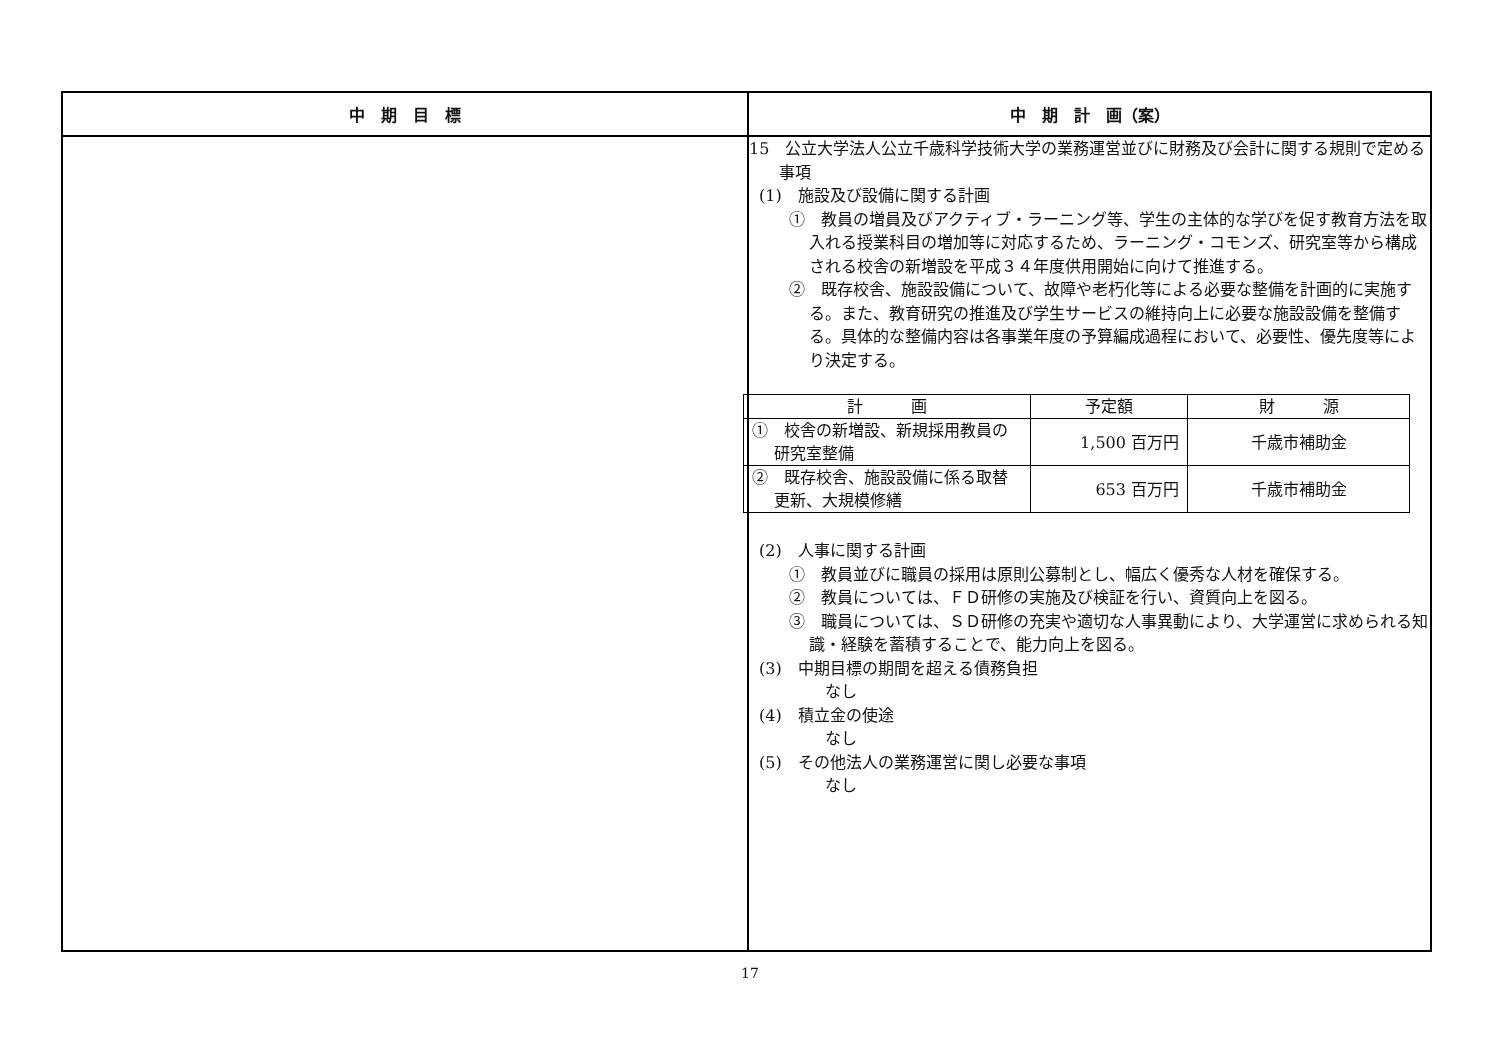| 中 期 目 標 | 中 期 計 画（案） |
| --- | --- |
| | 15 公立大学法人公立千歳科学技術大学の業務運営並びに財務及び会計に関する規則で定める事項 (1) 施設及び設備に関する計画 ① 教員の増員及びアクティブ・ラーニング等、学生の主体的な学びを促す教育方法を取入れる授業科目の増加等に対応するため、ラーニング・コモンズ、研究室等から構成される校舎の新増設を平成３４年度供用開始に向けて推進する。 ② 既存校舎、施設設備について、故障や老朽化等による必要な整備を計画的に実施する。また、教育研究の推進及び学生サービスの維持向上に必要な施設設備を整備する。具体的な整備内容は各事業年度の予算編成過程において、必要性、優先度等により決定する。 / 計 画 / 予定額 / 財 源 / / --- / --- / --- / / ① 校舎の新増設、新規採用教員の研究室整備 / 1,500 百万円 / 千歳市補助金 / / ② 既存校舎、施設設備に係る取替更新、大規模修繕 / 653 百万円 / 千歳市補助金 / (2) 人事に関する計画 ① 教員並びに職員の採用は原則公募制とし、幅広く優秀な人材を確保する。 ② 教員については、ＦＤ研修の実施及び検証を行い、資質向上を図る。 ③ 職員については、ＳＤ研修の充実や適切な人事異動により、大学運営に求められる知識・経験を蓄積することで、能力向上を図る。 (3) 中期目標の期間を超える債務負担 なし (4) 積立金の使途 なし (5) その他法人の業務運営に関し必要な事項 なし |
17